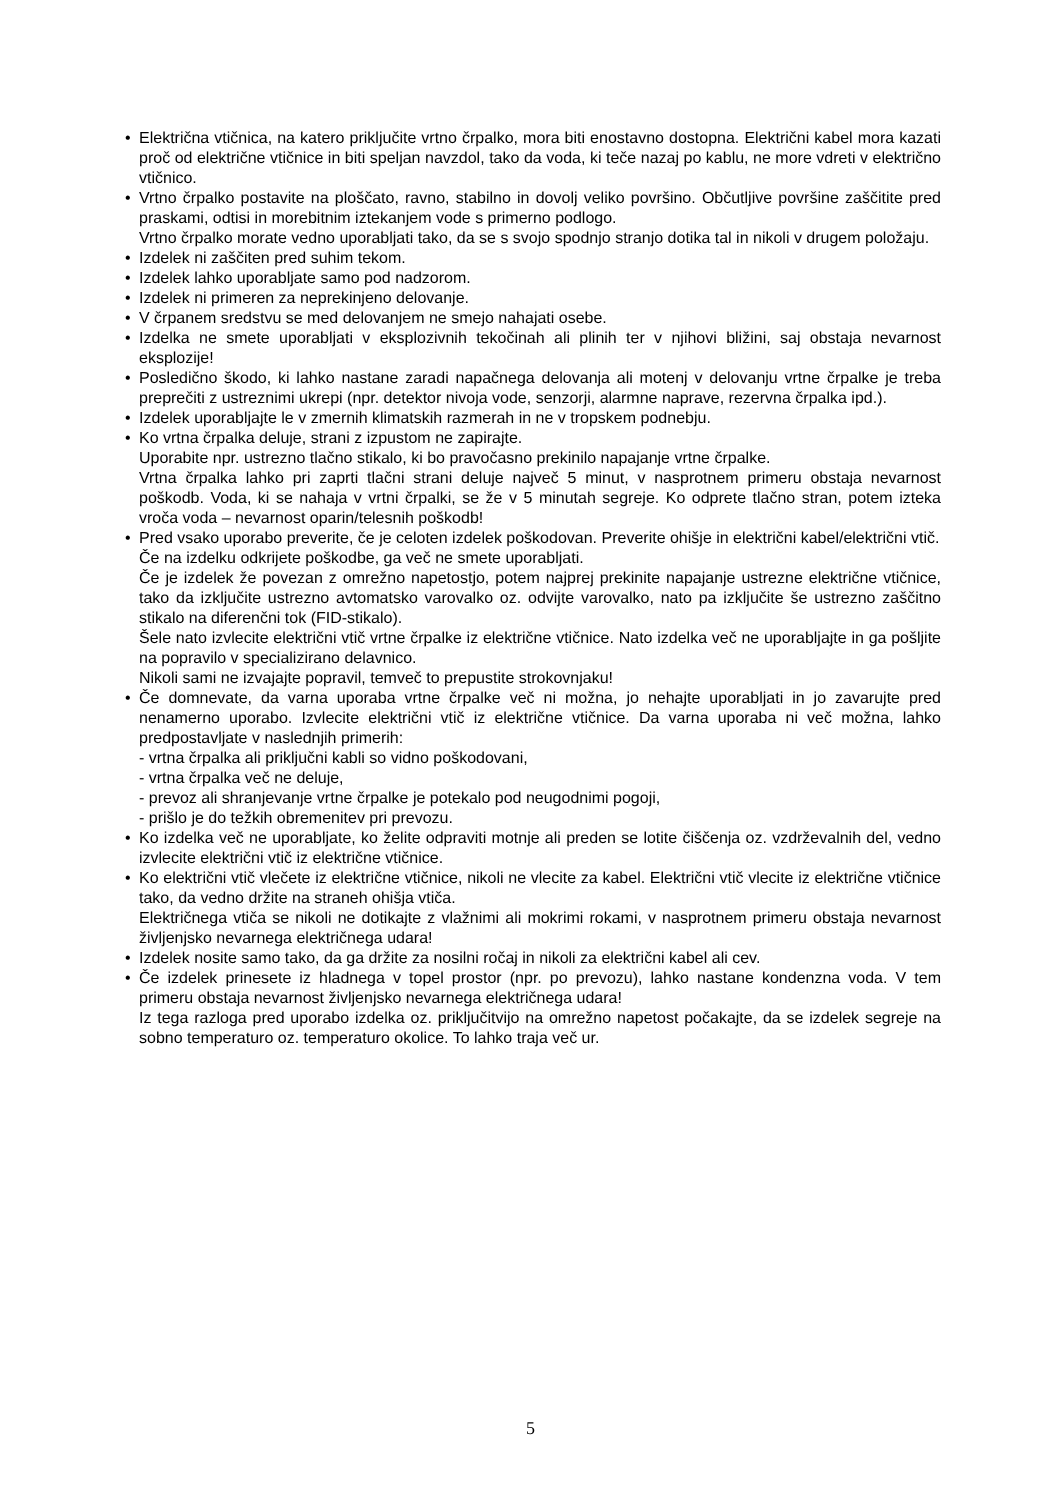• Električna vtičnica, na katero priključite vrtno črpalko, mora biti enostavno dostopna. Električni kabel mora kazati proč od električne vtičnice in biti speljan navzdol, tako da voda, ki teče nazaj po kablu, ne more vdreti v električno vtičnico.
• Vrtno črpalko postavite na ploščato, ravno, stabilno in dovolj veliko površino. Občutljive površine zaščitite pred praskami, odtisi in morebitnim iztekanjem vode s primerno podlogo.
Vrtno črpalko morate vedno uporabljati tako, da se s svojo spodnjo stranjo dotika tal in nikoli v drugem položaju.
• Izdelek ni zaščiten pred suhim tekom.
• Izdelek lahko uporabljate samo pod nadzorom.
• Izdelek ni primeren za neprekinjeno delovanje.
• V črpanem sredstvu se med delovanjem ne smejo nahajati osebe.
• Izdelka ne smete uporabljati v eksplozivnih tekočinah ali plinih ter v njihovi bližini, saj obstaja nevarnost eksplozije!
• Posledično škodo, ki lahko nastane zaradi napačnega delovanja ali motenj v delovanju vrtne črpalke je treba preprečiti z ustreznimi ukrepi (npr. detektor nivoja vode, senzorji, alarmne naprave, rezervna črpalka ipd.).
• Izdelek uporabljajte le v zmernih klimatskih razmerah in ne v tropskem podnebju.
• Ko vrtna črpalka deluje, strani z izpustom ne zapirajte.
Uporabite npr. ustrezno tlačno stikalo, ki bo pravočasno prekinilo napajanje vrtne črpalke.
Vrtna črpalka lahko pri zaprti tlačni strani deluje največ 5 minut, v nasprotnem primeru obstaja nevarnost poškodb. Voda, ki se nahaja v vrtni črpalki, se že v 5 minutah segreje. Ko odprete tlačno stran, potem izteka vroča voda – nevarnost oparin/telesnih poškodb!
• Pred vsako uporabo preverite, če je celoten izdelek poškodovan. Preverite ohišje in električni kabel/električni vtič.
Če na izdelku odkrijete poškodbe, ga več ne smete uporabljati.
Če je izdelek že povezan z omrežno napetostjo, potem najprej prekinite napajanje ustrezne električne vtičnice, tako da izključite ustrezno avtomatsko varovalko oz. odvijte varovalko, nato pa izključite še ustrezno zaščitno stikalo na diferenčni tok (FID-stikalo).
Šele nato izvlecite električni vtič vrtne črpalke iz električne vtičnice. Nato izdelka več ne uporabljajte in ga pošljite na popravilo v specializirano delavnico.
Nikoli sami ne izvajajte popravil, temveč to prepustite strokovnjaku!
• Če domnevate, da varna uporaba vrtne črpalke več ni možna, jo nehajte uporabljati in jo zavarujte pred nenamerno uporabo. Izvlecite električni vtič iz električne vtičnice. Da varna uporaba ni več možna, lahko predpostavljate v naslednjih primerih:
- vrtna črpalka ali priključni kabli so vidno poškodovani,
- vrtna črpalka več ne deluje,
- prevoz ali shranjevanje vrtne črpalke je potekalo pod neugodnimi pogoji,
- prišlo je do težkih obremenitev pri prevozu.
• Ko izdelka več ne uporabljate, ko želite odpraviti motnje ali preden se lotite čiščenja oz. vzdrževalnih del, vedno izvlecite električni vtič iz električne vtičnice.
• Ko električni vtič vlečete iz električne vtičnice, nikoli ne vlecite za kabel. Električni vtič vlecite iz električne vtičnice tako, da vedno držite na straneh ohišja vtiča.
Električnega vtiča se nikoli ne dotikajte z vlažnimi ali mokrimi rokami, v nasprotnem primeru obstaja nevarnost življenjsko nevarnega električnega udara!
• Izdelek nosite samo tako, da ga držite za nosilni ročaj in nikoli za električni kabel ali cev.
• Če izdelek prinesete iz hladnega v topel prostor (npr. po prevozu), lahko nastane kondenzna voda. V tem primeru obstaja nevarnost življenjsko nevarnega električnega udara!
Iz tega razloga pred uporabo izdelka oz. priključitvijo na omrežno napetost počakajte, da se izdelek segreje na sobno temperaturo oz. temperaturo okolice. To lahko traja več ur.
5